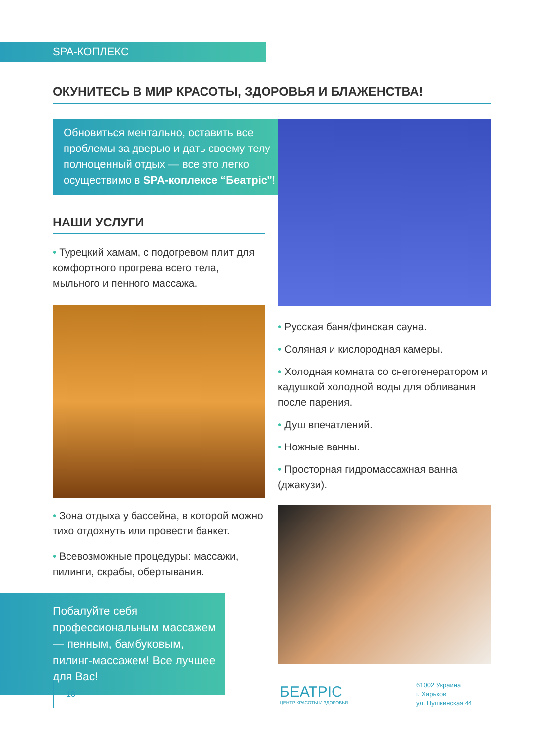SPA-КОПЛЕКС
ОКУНИТЕСЬ В МИР КРАСОТЫ, ЗДОРОВЬЯ И БЛАЖЕНСТВА!
Обновиться ментально, оставить все проблемы за дверью и дать своему телу полноценный отдых — все это легко осуществимо в SPA-коплексе “Беатріс”!
НАШИ УСЛУГИ
• Турецкий хамам, с подогревом плит для комфортного прогрева всего тела, мыльного и пенного массажа.
• Зона отдыха у бассейна, в которой можно тихо отдохнуть или провести банкет.
• Всевозможные процедуры: массажи, пилинги, скрабы, обертывания.
Побалуйте себя профессиональным массажем — пенным, бамбуковым, пилинг-массажем! Все лучшее для Вас!
• Русская баня/финская сауна.
• Соляная и кислородная камеры.
• Холодная комната со снегогенератором и кадушкой холодной воды для обливания после парения.
• Душ впечатлений.
• Ножные ванны.
• Просторная гидромассажная ванна (джакузи).
18
БЕАТРІС
ЦЕНТР КРАСОТЫ И ЗДОРОВЬЯ
61002 Украина
г. Харьков
ул. Пушкинская 44